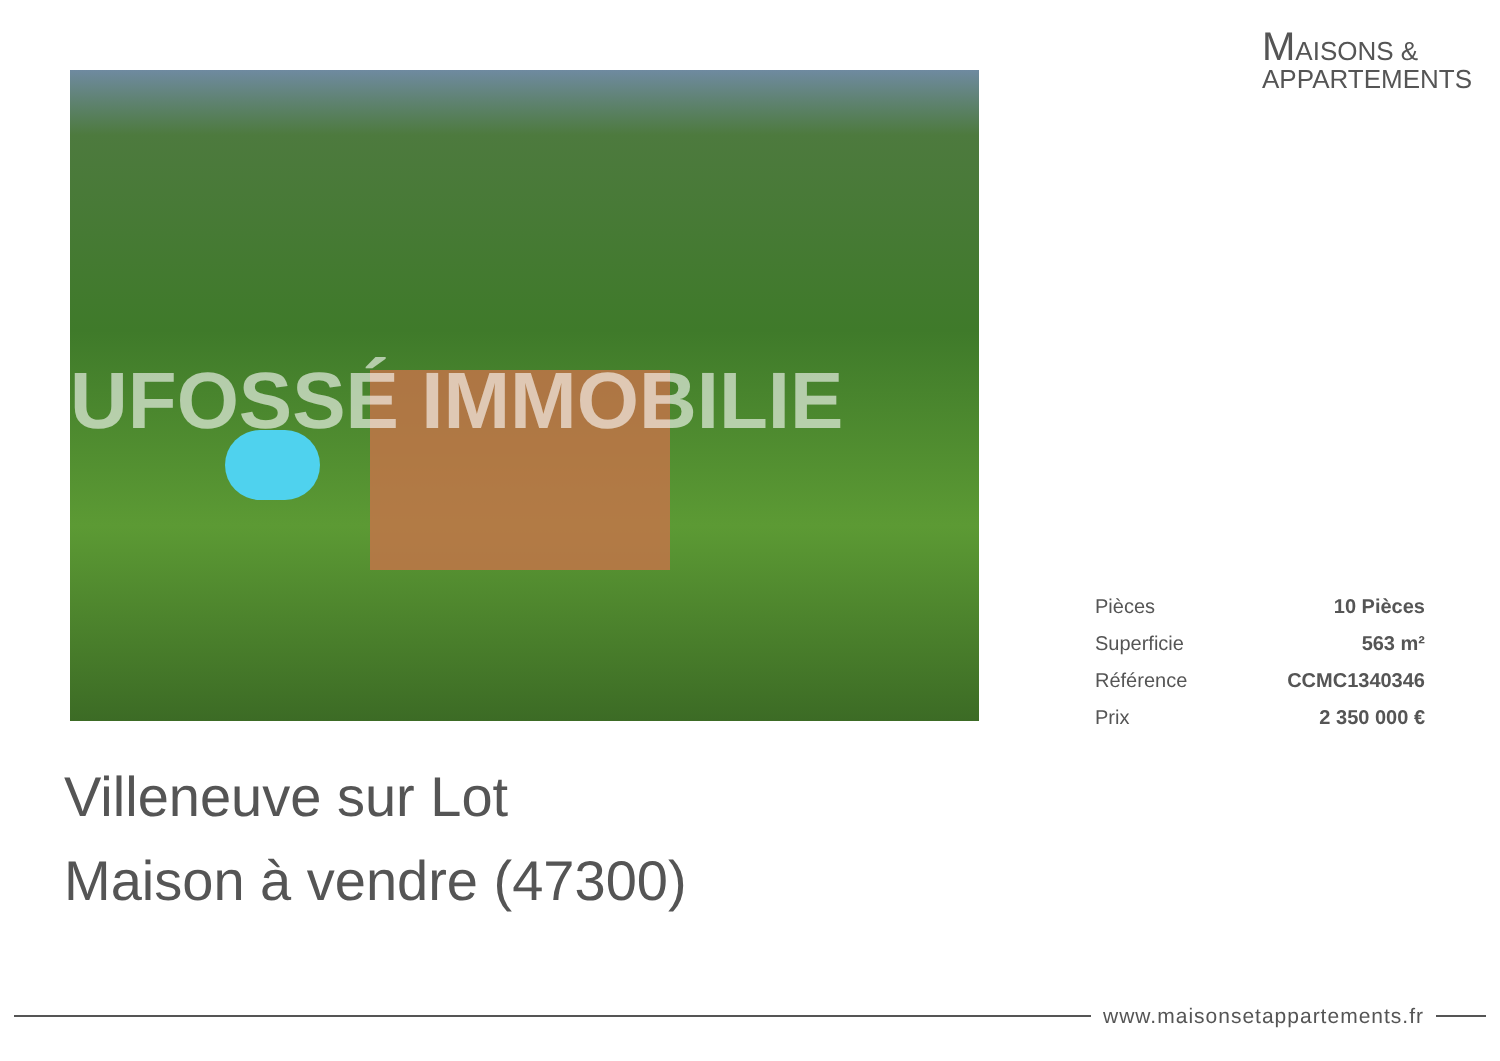MAISONS &
APPARTEMENTS
UFOSSÉ IMMOBILIE
| Pièces | 10 Pièces |
| Superficie | 563 m² |
| Référence | CCMC1340346 |
| Prix | 2 350 000 € |
Villeneuve sur Lot
Maison à vendre (47300)
www.maisonsetappartements.fr